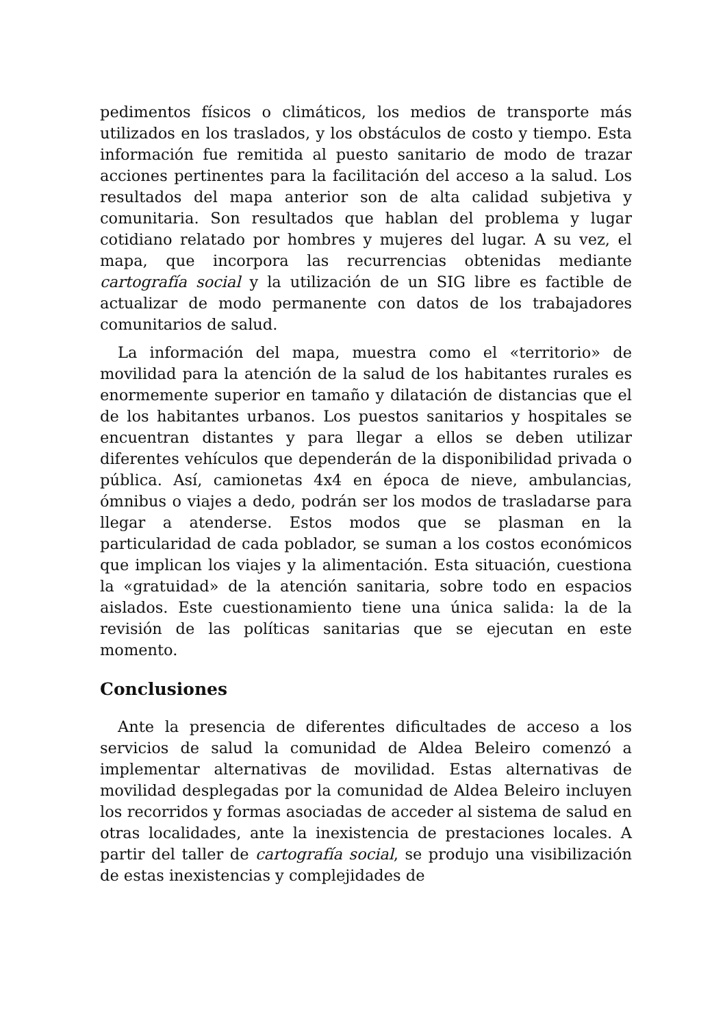pedimentos físicos o climáticos, los medios de transporte más utilizados en los traslados, y los obstáculos de costo y tiempo. Esta información fue remitida al puesto sanitario de modo de trazar acciones pertinentes para la facilitación del acceso a la salud. Los resultados del mapa anterior son de alta calidad subjetiva y comunitaria. Son resultados que hablan del problema y lugar cotidiano relatado por hombres y mujeres del lugar. A su vez, el mapa, que incorpora las recurrencias obtenidas mediante cartografía social y la utilización de un SIG libre es factible de actualizar de modo permanente con datos de los trabajadores comunitarios de salud.
La información del mapa, muestra como el «territorio» de movilidad para la atención de la salud de los habitantes rurales es enormemente superior en tamaño y dilatación de distancias que el de los habitantes urbanos. Los puestos sanitarios y hospitales se encuentran distantes y para llegar a ellos se deben utilizar diferentes vehículos que dependerán de la disponibilidad privada o pública. Así, camionetas 4x4 en época de nieve, ambulancias, ómnibus o viajes a dedo, podrán ser los modos de trasladarse para llegar a atenderse. Estos modos que se plasman en la particularidad de cada poblador, se suman a los costos económicos que implican los viajes y la alimentación. Esta situación, cuestiona la «gratuidad» de la atención sanitaria, sobre todo en espacios aislados. Este cuestionamiento tiene una única salida: la de la revisión de las políticas sanitarias que se ejecutan en este momento.
Conclusiones
Ante la presencia de diferentes dificultades de acceso a los servicios de salud la comunidad de Aldea Beleiro comenzó a implementar alternativas de movilidad. Estas alternativas de movilidad desplegadas por la comunidad de Aldea Beleiro incluyen los recorridos y formas asociadas de acceder al sistema de salud en otras localidades, ante la inexistencia de prestaciones locales. A partir del taller de cartografía social, se produjo una visibilización de estas inexistencias y complejidades de